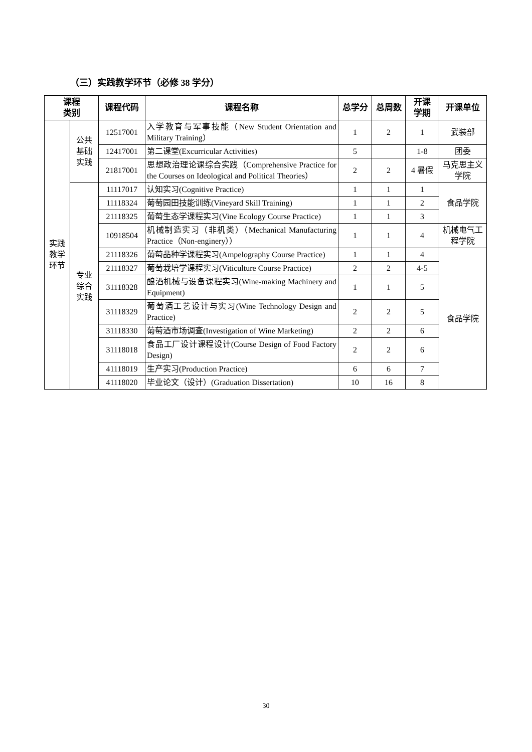（三）实践教学环节（必修 38 学分）
| 课程 类别 | | 课程代码 | 课程名称 | 总学分 | 总周数 | 开课 学期 | 开课单位 |
| --- | --- | --- | --- | --- | --- | --- | --- |
| 实践 教学 环节 | 公共 基础 实践 | 12517001 | 入学教育与军事技能（New Student Orientation and Military Training） | 1 | 2 | 1 | 武装部 |
| | | 12417001 | 第二课堂(Excurricular Activities) | 5 | | 1-8 | 团委 |
| | | 21817001 | 思想政治理论课综合实践（Comprehensive Practice for the Courses on Ideological and Political Theories） | 2 | 2 | 4 暑假 | 马克思主义学院 |
| | 专业 综合 实践 | 11117017 | 认知实习(Cognitive Practice) | 1 | 1 | 1 | 食品学院 |
| | | 11118324 | 葡萄园田技能训练(Vineyard Skill Training) | 1 | 1 | 2 | |
| | | 21118325 | 葡萄生态学课程实习(Vine Ecology Course Practice) | 1 | 1 | 3 | |
| | | 10918504 | 机械制造实习（非机类）（Mechanical Manufacturing Practice（Non-enginery）） | 1 | 1 | 4 | 机械电气工程学院 |
| | | 21118326 | 葡萄品种学课程实习(Ampelography Course Practice) | 1 | 1 | 4 | 食品学院 |
| | | 21118327 | 葡萄栽培学课程实习(Viticulture Course Practice) | 2 | 2 | 4-5 | |
| | | 31118328 | 酿酒机械与设备课程实习(Wine-making Machinery and Equipment) | 1 | 1 | 5 | |
| | | 31118329 | 葡萄酒工艺设计与实习(Wine Technology Design and Practice) | 2 | 2 | 5 | |
| | | 31118330 | 葡萄酒市场调查(Investigation of Wine Marketing) | 2 | 2 | 6 | |
| | | 31118018 | 食品工厂设计课程设计(Course Design of Food Factory Design) | 2 | 2 | 6 | |
| | | 41118019 | 生产实习(Production Practice) | 6 | 6 | 7 | |
| | | 41118020 | 毕业论文（设计）(Graduation Dissertation) | 10 | 16 | 8 | |
30